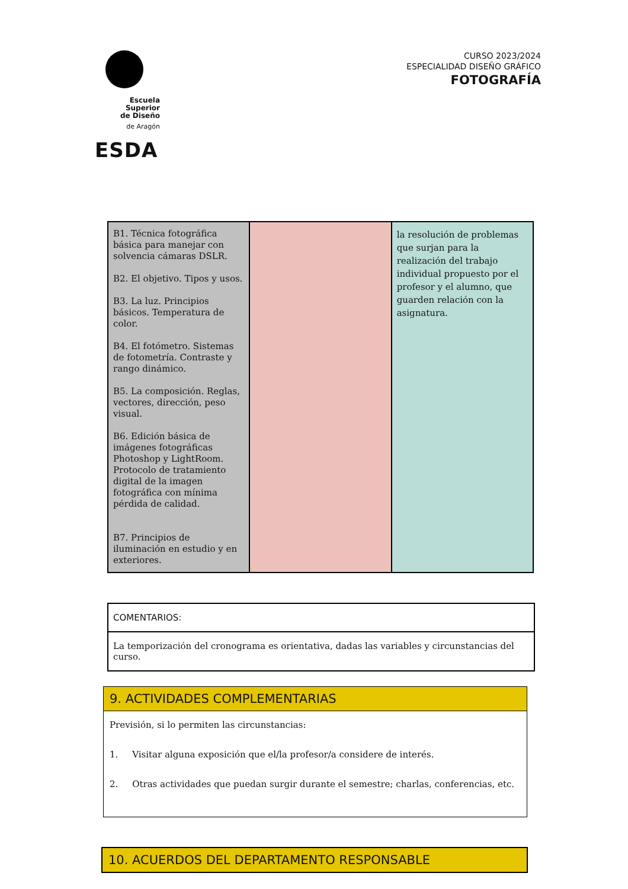Escuela Superior
de Diseño
de Aragón
ESDA
CURSO 2023/2024
ESPECIALIDAD DISEÑO GRÁFICO
FOTOGRAFÍA
| B1. Técnica fotográfica básica para manejar con solvencia cámaras DSLR. B2. El objetivo. Tipos y usos. B3. La luz. Principios básicos. Temperatura de color. B4. El fotómetro. Sistemas de fotometría. Contraste y rango dinámico. B5. La composición. Reglas, vectores, dirección, peso visual. B6. Edición básica de imágenes fotográficas Photoshop y LightRoom. Protocolo de tratamiento digital de la imagen fotográfica con mínima pérdida de calidad. B7. Principios de iluminación en estudio y en exteriores. | | la resolución de problemas que surjan para la realización del trabajo individual propuesto por el profesor y el alumno, que guarden relación con la asignatura. |
| COMENTARIOS: |
| La temporización del cronograma es orientativa, dadas las variables y circunstancias del curso. |
9. ACTIVIDADES COMPLEMENTARIAS
Previsión, si lo permiten las circunstancias:
1. Visitar alguna exposición que el/la profesor/a considere de interés.
2. Otras actividades que puedan surgir durante el semestre; charlas, conferencias, etc.
10. ACUERDOS DEL DEPARTAMENTO RESPONSABLE